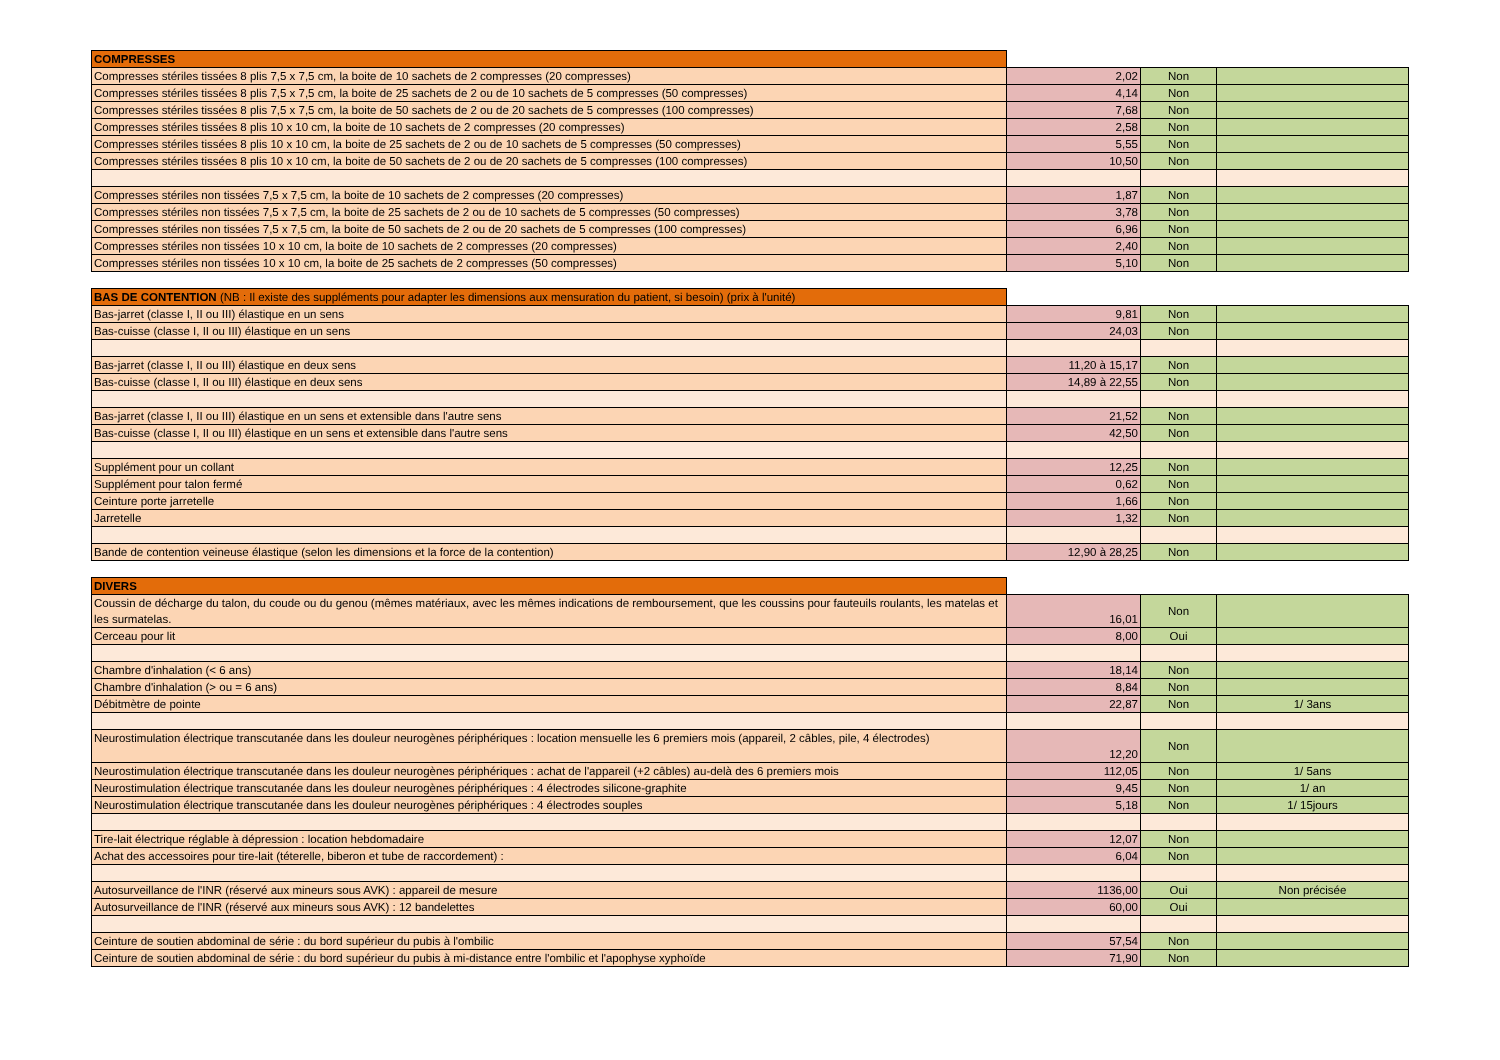| COMPRESSES | | | |
| Compresses stériles tissées 8 plis 7,5 x 7,5 cm, la boite de 10 sachets de 2 compresses (20 compresses) | 2,02 | Non | |
| Compresses stériles tissées 8 plis 7,5 x 7,5 cm, la boite de 25 sachets de 2 ou de 10 sachets de 5 compresses (50 compresses) | 4,14 | Non | |
| Compresses stériles tissées 8 plis 7,5 x 7,5 cm, la boite de 50 sachets de 2 ou de 20 sachets de 5 compresses (100 compresses) | 7,68 | Non | |
| Compresses stériles tissées 8 plis 10 x 10 cm, la boite de 10 sachets de 2 compresses (20 compresses) | 2,58 | Non | |
| Compresses stériles tissées 8 plis 10 x 10 cm, la boite de 25 sachets de 2 ou de 10 sachets de 5 compresses (50 compresses) | 5,55 | Non | |
| Compresses stériles tissées 8 plis 10 x 10 cm, la boite de 50 sachets de 2 ou de 20 sachets de 5 compresses (100 compresses) | 10,50 | Non | |
| Compresses stériles non tissées 7,5 x 7,5 cm, la boite de 10 sachets de 2 compresses (20 compresses) | 1,87 | Non | |
| Compresses stériles non tissées 7,5 x 7,5 cm, la boite de 25 sachets de 2 ou de 10 sachets de 5 compresses (50 compresses) | 3,78 | Non | |
| Compresses stériles non tissées 7,5 x 7,5 cm, la boite de 50 sachets de 2 ou de 20 sachets de 5 compresses (100 compresses) | 6,96 | Non | |
| Compresses stériles non tissées 10 x 10 cm, la boite de 10 sachets de 2 compresses (20 compresses) | 2,40 | Non | |
| Compresses stériles non tissées 10 x 10 cm, la boite de 25 sachets de 2 compresses (50 compresses) | 5,10 | Non | |
| BAS DE CONTENTION (NB : Il existe des suppléments pour adapter les dimensions aux mensuration du patient, si besoin) (prix à l'unité) | | | |
| Bas-jarret (classe I, II ou III) élastique en un sens | 9,81 | Non | |
| Bas-cuisse (classe I, II ou III) élastique en un sens | 24,03 | Non | |
| Bas-jarret (classe I, II ou III) élastique en deux sens | 11,20 à 15,17 | Non | |
| Bas-cuisse (classe I, II ou III) élastique en deux sens | 14,89 à 22,55 | Non | |
| Bas-jarret (classe I, II ou III) élastique en un sens et extensible dans l'autre sens | 21,52 | Non | |
| Bas-cuisse (classe I, II ou III) élastique en un sens et extensible dans l'autre sens | 42,50 | Non | |
| Supplément pour un collant | 12,25 | Non | |
| Supplément pour talon fermé | 0,62 | Non | |
| Ceinture porte jarretelle | 1,66 | Non | |
| Jarretelle | 1,32 | Non | |
| Bande de contention veineuse élastique (selon les dimensions et la force de la contention) | 12,90 à 28,25 | Non | |
| DIVERS | | | |
| Coussin de décharge du talon, du coude ou du genou (mêmes matériaux, avec les mêmes indications de remboursement, que les coussins pour fauteuils roulants, les matelas et les surmatelas. | 16,01 | Non | |
| Cerceau pour lit | 8,00 | Oui | |
| Chambre d'inhalation (< 6 ans) | 18,14 | Non | |
| Chambre d'inhalation (> ou = 6 ans) | 8,84 | Non | |
| Débitmètre de pointe | 22,87 | Non | 1/ 3ans |
| Neurostimulation électrique transcutanée dans les douleur neurogènes périphériques : location mensuelle les 6 premiers mois (appareil, 2 câbles, pile, 4 électrodes) | 12,20 | Non | |
| Neurostimulation électrique transcutanée dans les douleur neurogènes périphériques : achat de l'appareil (+2 câbles) au-delà des 6 premiers mois | 112,05 | Non | 1/ 5ans |
| Neurostimulation électrique transcutanée dans les douleur neurogènes périphériques : 4 électrodes silicone-graphite | 9,45 | Non | 1/ an |
| Neurostimulation électrique transcutanée dans les douleur neurogènes périphériques : 4 électrodes souples | 5,18 | Non | 1/ 15jours |
| Tire-lait électrique réglable à dépression : location hebdomadaire | 12,07 | Non | |
| Achat des accessoires pour tire-lait (téterelle, biberon et tube de raccordement) : | 6,04 | Non | |
| Autosurveillance de l'INR (réservé aux mineurs sous AVK) : appareil de mesure | 1136,00 | Oui | Non précisée |
| Autosurveillance de l'INR (réservé aux mineurs sous AVK) : 12 bandelettes | 60,00 | Oui | |
| Ceinture de soutien abdominal de série : du bord supérieur du pubis à l'ombilic | 57,54 | Non | |
| Ceinture de soutien abdominal de série : du bord supérieur du pubis à mi-distance entre l'ombilic et l'apophyse xyphoïde | 71,90 | Non | |